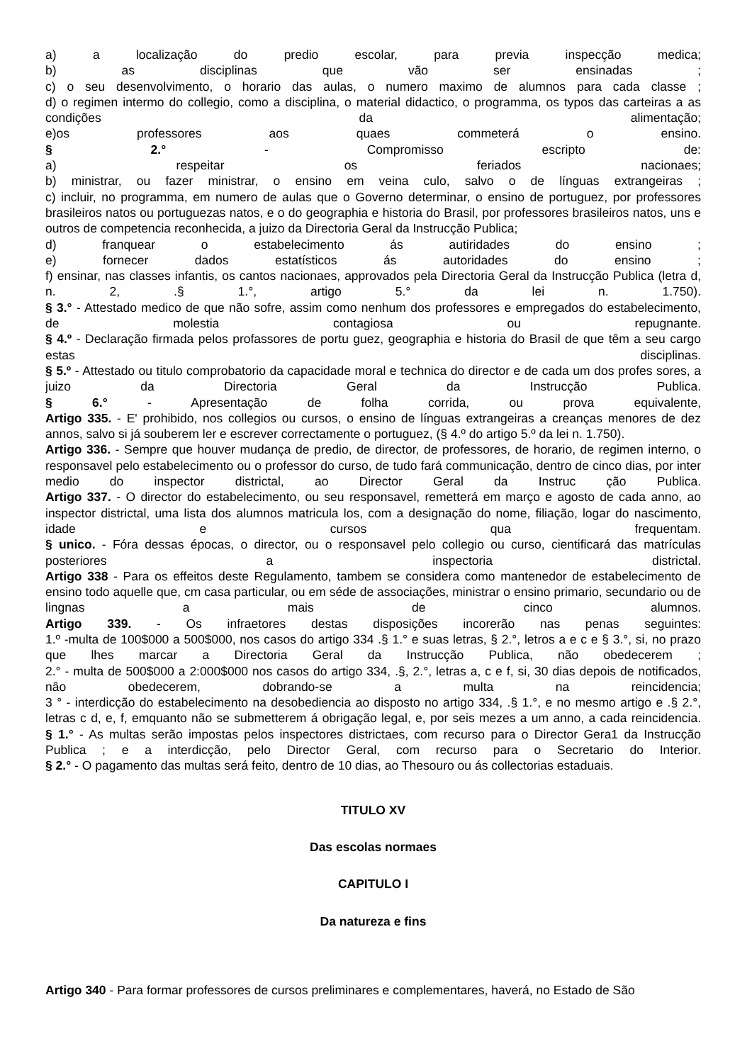a) a localização do predio escolar, para previa inspecção medica;
b) as disciplinas que vão ser ensinadas ;
c) o seu desenvolvimento, o horario das aulas, o numero maximo de alumnos para cada classe ;
d) o regimen intermo do collegio, como a disciplina, o material didactico, o programma, os typos das carteiras a as condições da alimentação;
e)os professores aos quaes commeterá o ensino.
§ 2.° - Compromisso escripto de:
a) respeitar os feriados nacionaes;
b) ministrar, ou fazer ministrar, o ensino em veina culo, salvo o de línguas extrangeiras ;
c) incluir, no programma, em numero de aulas que o Governo determinar, o ensino de portuguez, por professores brasileiros natos ou portuguezas natos, e o do geographia e historia do Brasil, por professores brasileiros natos, uns e outros de competencia reconhecida, a juizo da Directoria Geral da Instrucção Publica;
d) franquear o estabelecimento ás autiridades do ensino ;
e) fornecer dados estatísticos ás autoridades do ensino ;
f) ensinar, nas classes infantis, os cantos nacionaes, approvados pela Directoria Geral da Instrucção Publica (letra d, n. 2, .§ 1.°, artigo 5.° da lei n. 1.750).
§ 3.° - Attestado medico de que não sofre, assim como nenhum dos professores e empregados do estabelecimento, de molestia contagiosa ou repugnante.
§ 4.º - Declaração firmada pelos profassores de portu guez, geographia e historia do Brasil de que têm a seu cargo estas disciplinas.
§ 5.º - Attestado ou titulo comprobatorio da capacidade moral e technica do director e de cada um dos profes sores, a juizo da Directoria Geral da Instrucção Publica.
§ 6.° - Apresentação de folha corrida, ou prova equivalente,
Artigo 335. - E' prohibido, nos collegios ou cursos, o ensino de línguas extrangeiras a creanças menores de dez annos, salvo si já souberem ler e escrever correctamente o portuguez, (§ 4.º do artigo 5.º da lei n. 1.750).
Artigo 336. - Sempre que houver mudança de predio, de director, de professores, de horario, de regimen interno, o responsavel pelo estabelecimento ou o professor do curso, de tudo fará communicação, dentro de cinco dias, por inter medio do inspector districtal, ao Director Geral da Instruc ção Publica.
Artigo 337. - O director do estabelecimento, ou seu responsavel, remetterá em março e agosto de cada anno, ao inspector districtal, uma lista dos alumnos matricula los, com a designação do nome, filiação, logar do nascimento, idade e cursos qua frequentam.
§ unico. - Fóra dessas épocas, o director, ou o responsavel pelo collegio ou curso, cientificará das matrículas posteriores a inspectoria districtal.
Artigo 338 - Para os effeitos deste Regulamento, tambem se considera como mantenedor de estabelecimento de ensino todo aquelle que, cm casa particular, ou em séde de associações, ministrar o ensino primario, secundario ou de lingnas a mais de cinco alumnos.
Artigo 339. - Os infraetores destas disposições incorerão nas penas seguintes:
1.º -multa de 100$000 a 500$000, nos casos do artigo 334 .§ 1.° e suas letras, § 2.°, letros a e c e § 3.°, si, no prazo que lhes marcar a Directoria Geral da Instrucção Publica, não obedecerem ;
2.° - multa de 500$000 a 2:000$000 nos casos do artigo 334, .§, 2.°, letras a, c e f, si, 30 dias depois de notificados, nâo obedecerem, dobrando-se a multa na reincidencia;
3 ° - interdicção do estabelecimento na desobediencia ao disposto no artigo 334, .§ 1.°, e no mesmo artigo e .§ 2.°, letras c d, e, f, emquanto não se submetterem á obrigação legal, e, por seis mezes a um anno, a cada reincidencia.
§ 1.° - As multas serão impostas pelos inspectores districtaes, com recurso para o Director Gera1 da Instrucção Publica ; e a interdicção, pelo Director Geral, com recurso para o Secretario do Interior.
§ 2.° - O pagamento das multas será feito, dentro de 10 dias, ao Thesouro ou ás collectorias estaduais.
TITULO XV
Das escolas normaes
CAPITULO I
Da natureza e fins
Artigo 340 - Para formar professores de cursos preliminares e complementares, haverá, no Estado de São